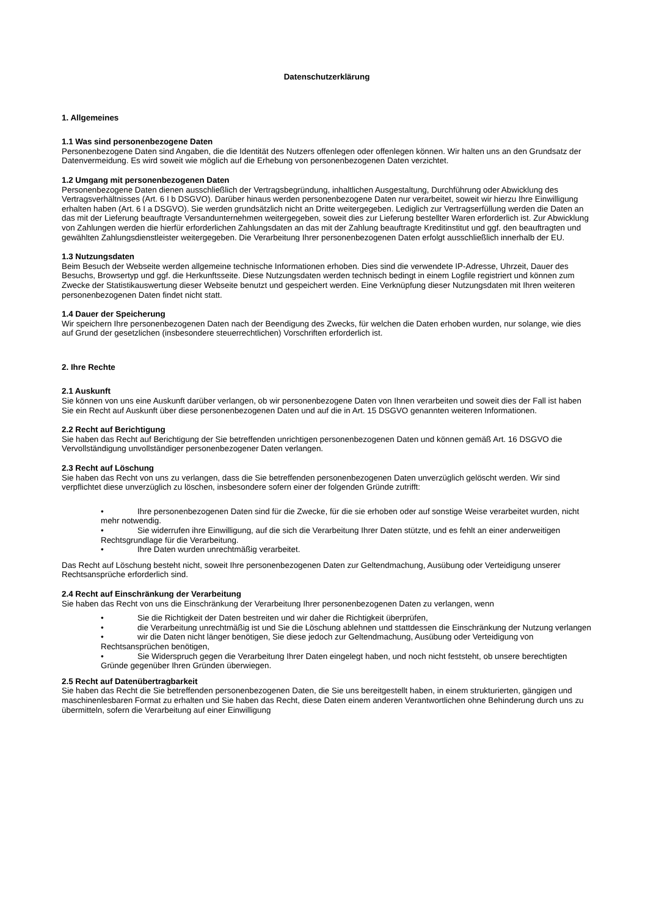Datenschutzerklärung
1. Allgemeines
1.1 Was sind personenbezogene Daten
Personenbezogene Daten sind Angaben, die die Identität des Nutzers offenlegen oder offenlegen können. Wir halten uns an den Grundsatz der Datenvermeidung. Es wird soweit wie möglich auf die Erhebung von personenbezogenen Daten verzichtet.
1.2 Umgang mit personenbezogenen Daten
Personenbezogene Daten dienen ausschließlich der Vertragsbegründung, inhaltlichen Ausgestaltung, Durchführung oder Abwicklung des Vertragsverhältnisses (Art. 6 I b DSGVO). Darüber hinaus werden personenbezogene Daten nur verarbeitet, soweit wir hierzu Ihre Einwilligung erhalten haben (Art. 6 I a DSGVO). Sie werden grundsätzlich nicht an Dritte weitergegeben. Lediglich zur Vertragserfüllung werden die Daten an das mit der Lieferung beauftragte Versandunternehmen weitergegeben, soweit dies zur Lieferung bestellter Waren erforderlich ist. Zur Abwicklung von Zahlungen werden die hierfür erforderlichen Zahlungsdaten an das mit der Zahlung beauftragte Kreditinstitut und ggf. den beauftragten und gewählten Zahlungsdienstleister weitergegeben. Die Verarbeitung Ihrer personenbezogenen Daten erfolgt ausschließlich innerhalb der EU.
1.3 Nutzungsdaten
Beim Besuch der Webseite werden allgemeine technische Informationen erhoben. Dies sind die verwendete IP-Adresse, Uhrzeit, Dauer des Besuchs, Browsertyp und ggf. die Herkunftsseite. Diese Nutzungsdaten werden technisch bedingt in einem Logfile registriert und können zum Zwecke der Statistikauswertung dieser Webseite benutzt und gespeichert werden. Eine Verknüpfung dieser Nutzungsdaten mit Ihren weiteren personenbezogenen Daten findet nicht statt.
1.4 Dauer der Speicherung
Wir speichern Ihre personenbezogenen Daten nach der Beendigung des Zwecks, für welchen die Daten erhoben wurden, nur solange, wie dies auf Grund der gesetzlichen (insbesondere steuerrechtlichen) Vorschriften erforderlich ist.
2. Ihre Rechte
2.1 Auskunft
Sie können von uns eine Auskunft darüber verlangen, ob wir personenbezogene Daten von Ihnen verarbeiten und soweit dies der Fall ist haben Sie ein Recht auf Auskunft über diese personenbezogenen Daten und auf die in Art. 15 DSGVO genannten weiteren Informationen.
2.2 Recht auf Berichtigung
Sie haben das Recht auf Berichtigung der Sie betreffenden unrichtigen personenbezogenen Daten und können gemäß Art. 16 DSGVO die Vervollständigung unvollständiger personenbezogener Daten verlangen.
2.3 Recht auf Löschung
Sie haben das Recht von uns zu verlangen, dass die Sie betreffenden personenbezogenen Daten unverzüglich gelöscht werden. Wir sind verpflichtet diese unverzüglich zu löschen, insbesondere sofern einer der folgenden Gründe zutrifft:
• Ihre personenbezogenen Daten sind für die Zwecke, für die sie erhoben oder auf sonstige Weise verarbeitet wurden, nicht mehr notwendig.
• Sie widerrufen ihre Einwilligung, auf die sich die Verarbeitung Ihrer Daten stützte, und es fehlt an einer anderweitigen Rechtsgrundlage für die Verarbeitung.
• Ihre Daten wurden unrechtmäßig verarbeitet.
Das Recht auf Löschung besteht nicht, soweit Ihre personenbezogenen Daten zur Geltendmachung, Ausübung oder Verteidigung unserer Rechtsansprüche erforderlich sind.
2.4 Recht auf Einschränkung der Verarbeitung
Sie haben das Recht von uns die Einschränkung der Verarbeitung Ihrer personenbezogenen Daten zu verlangen, wenn
• Sie die Richtigkeit der Daten bestreiten und wir daher die Richtigkeit überprüfen,
• die Verarbeitung unrechtmäßig ist und Sie die Löschung ablehnen und stattdessen die Einschränkung der Nutzung verlangen
• wir die Daten nicht länger benötigen, Sie diese jedoch zur Geltendmachung, Ausübung oder Verteidigung von Rechtsansprüchen benötigen,
• Sie Widerspruch gegen die Verarbeitung Ihrer Daten eingelegt haben, und noch nicht feststeht, ob unsere berechtigten Gründe gegenüber Ihren Gründen überwiegen.
2.5 Recht auf Datenübertragbarkeit
Sie haben das Recht die Sie betreffenden personenbezogenen Daten, die Sie uns bereitgestellt haben, in einem strukturierten, gängigen und maschinenlesbaren Format zu erhalten und Sie haben das Recht, diese Daten einem anderen Verantwortlichen ohne Behinderung durch uns zu übermitteln, sofern die Verarbeitung auf einer Einwilligung